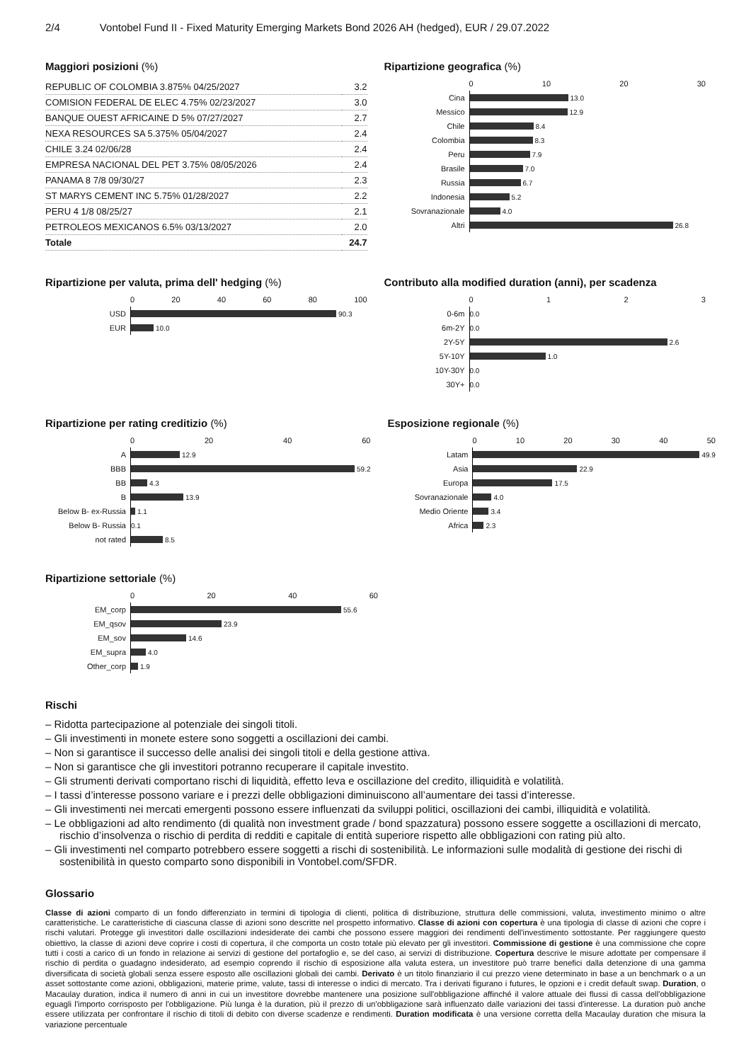2/4 Vontobel Fund II - Fixed Maturity Emerging Markets Bond 2026 AH (hedged), EUR / 29.07.2022
Maggiori posizioni (%)
| REPUBLIC OF COLOMBIA 3.875% 04/25/2027 | 3.2 |
| COMISION FEDERAL DE ELEC 4.75% 02/23/2027 | 3.0 |
| BANQUE OUEST AFRICAINE D 5% 07/27/2027 | 2.7 |
| NEXA RESOURCES SA 5.375% 05/04/2027 | 2.4 |
| CHILE 3.24 02/06/28 | 2.4 |
| EMPRESA NACIONAL DEL PET 3.75% 08/05/2026 | 2.4 |
| PANAMA 8 7/8 09/30/27 | 2.3 |
| ST MARYS CEMENT INC 5.75% 01/28/2027 | 2.2 |
| PERU 4 1/8 08/25/27 | 2.1 |
| PETROLEOS MEXICANOS 6.5% 03/13/2027 | 2.0 |
| Totale | 24.7 |
Ripartizione geografica (%)
0 10 20 30
Cina
13.0
Messico
12.9
Chile
8.4
Colombia
8.3
Peru
7.9
Brasile
7.0
Russia
6.7
Indonesia
5.2
Sovranazionale
4.0
Altri
26.8
Ripartizione per valuta, prima dell' hedging (%)
0 20 40 60 80 100
USD
90.3
EUR
10.0
Contributo alla modified duration (anni), per scadenza
0 1 2 3
0-6m
0.0
6m-2Y
0.0
2Y-5Y
2.6
5Y-10Y
1.0
10Y-30Y
0.0
30Y+
0.0
Ripartizione per rating creditizio (%)
0 20 40 60
A
12.9
BBB
59.2
BB
4.3
B
13.9
Below B- ex-Russia
1.1
Below B- Russia
0.1
not rated
8.5
Esposizione regionale (%)
0 10 20 30 40 50
Latam
49.9
Asia
22.9
Europa
17.5
Sovranazionale
4.0
Medio Oriente
3.4
Africa
2.3
Ripartizione settoriale (%)
0 20 40 60
EM_corp
55.6
EM_qsov
23.9
EM_sov
14.6
EM_supra
4.0
Other_corp
1.9
Rischi
– Ridotta partecipazione al potenziale dei singoli titoli.
– Gli investimenti in monete estere sono soggetti a oscillazioni dei cambi.
– Non si garantisce il successo delle analisi dei singoli titoli e della gestione attiva.
– Non si garantisce che gli investitori potranno recuperare il capitale investito.
– Gli strumenti derivati comportano rischi di liquidità, effetto leva e oscillazione del credito, illiquidità e volatilità.
– I tassi d’interesse possono variare e i prezzi delle obbligazioni diminuiscono all’aumentare dei tassi d’interesse.
– Gli investimenti nei mercati emergenti possono essere influenzati da sviluppi politici, oscillazioni dei cambi, illiquidità e volatilità.
– Le obbligazioni ad alto rendimento (di qualità non investment grade / bond spazzatura) possono essere soggette a oscillazioni di mercato, rischio d’insolvenza o rischio di perdita di redditi e capitale di entità superiore rispetto alle obbligazioni con rating più alto.
– Gli investimenti nel comparto potrebbero essere soggetti a rischi di sostenibilità. Le informazioni sulle modalità di gestione dei rischi di sostenibilità in questo comparto sono disponibili in Vontobel.com/SFDR.
Glossario
Classe di azioni comparto di un fondo differenziato in termini di tipologia di clienti, politica di distribuzione, struttura delle commissioni, valuta, investimento minimo o altre caratteristiche. Le caratteristiche di ciascuna classe di azioni sono descritte nel prospetto informativo. Classe di azioni con copertura è una tipologia di classe di azioni che copre i rischi valutari. Protegge gli investitori dalle oscillazioni indesiderate dei cambi che possono essere maggiori dei rendimenti dell'investimento sottostante. Per raggiungere questo obiettivo, la classe di azioni deve coprire i costi di copertura, il che comporta un costo totale più elevato per gli investitori. Commissione di gestione è una commissione che copre tutti i costi a carico di un fondo in relazione ai servizi di gestione del portafoglio e, se del caso, ai servizi di distribuzione. Copertura descrive le misure adottate per compensare il rischio di perdita o guadagno indesiderato, ad esempio coprendo il rischio di esposizione alla valuta estera, un investitore può trarre benefici dalla detenzione di una gamma diversificata di società globali senza essere esposto alle oscillazioni globali dei cambi. Derivato è un titolo finanziario il cui prezzo viene determinato in base a un benchmark o a un asset sottostante come azioni, obbligazioni, materie prime, valute, tassi di interesse o indici di mercato. Tra i derivati figurano i futures, le opzioni e i credit default swap. Duration, o Macaulay duration, indica il numero di anni in cui un investitore dovrebbe mantenere una posizione sull'obbligazione affinché il valore attuale dei flussi di cassa dell'obbligazione eguagli l'importo corrisposto per l'obbligazione. Più lunga è la duration, più il prezzo di un'obbligazione sarà influenzato dalle variazioni dei tassi d'interesse. La duration può anche essere utilizzata per confrontare il rischio di titoli di debito con diverse scadenze e rendimenti. Duration modificata è una versione corretta della Macaulay duration che misura la variazione percentuale